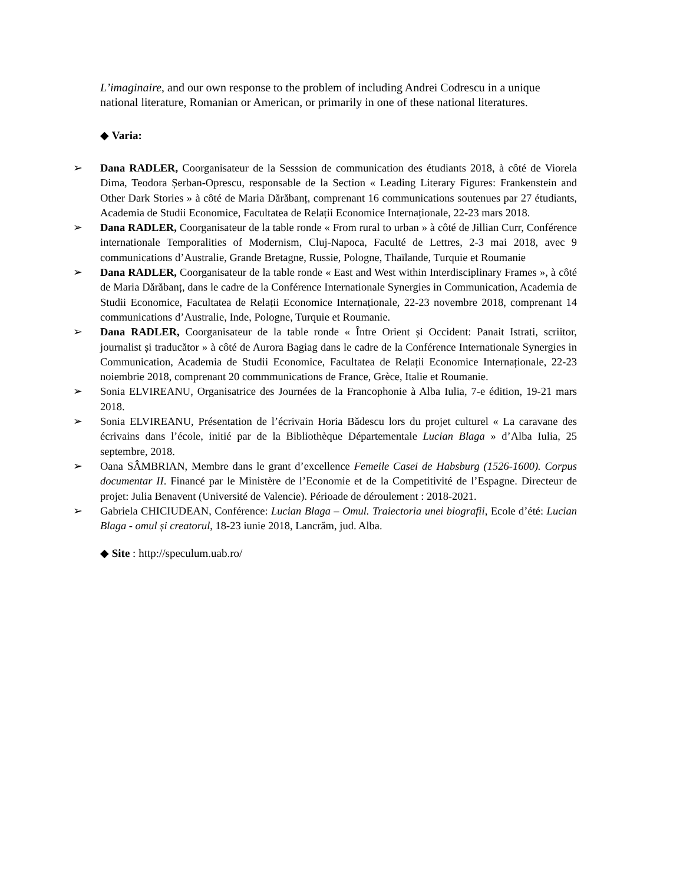L’imaginaire, and our own response to the problem of including Andrei Codrescu in a unique national literature, Romanian or American, or primarily in one of these national literatures.
◆ Varia:
➢ Dana RADLER, Coorganisateur de la Sesssion de communication des étudiants 2018, à côté de Viorela Dima, Teodora Șerban-Oprescu, responsable de la Section « Leading Literary Figures: Frankenstein and Other Dark Stories » à côté de Maria Dărăbanț, comprenant 16 communications soutenues par 27 étudiants, Academia de Studii Economice, Facultatea de Relații Economice Internaționale, 22-23 mars 2018.
➢ Dana RADLER, Coorganisateur de la table ronde « From rural to urban » à côté de Jillian Curr, Conférence internationale Temporalities of Modernism, Cluj-Napoca, Faculté de Lettres, 2-3 mai 2018, avec 9 communications d’Australie, Grande Bretagne, Russie, Pologne, Thaïlande, Turquie et Roumanie
➢ Dana RADLER, Coorganisateur de la table ronde « East and West within Interdisciplinary Frames », à côté de Maria Dărăbanț, dans le cadre de la Conférence Internationale Synergies in Communication, Academia de Studii Economice, Facultatea de Relații Economice Internaționale, 22-23 novembre 2018, comprenant 14 communications d’Australie, Inde, Pologne, Turquie et Roumanie.
➢ Dana RADLER, Coorganisateur de la table ronde « Între Orient și Occident: Panait Istrati, scriitor, journalist și traducător » à côté de Aurora Bagiag dans le cadre de la Conférence Internationale Synergies in Communication, Academia de Studii Economice, Facultatea de Relații Economice Internaționale, 22-23 noiembrie 2018, comprenant 20 commmunications de France, Grèce, Italie et Roumanie.
➢ Sonia ELVIREANU, Organisatrice des Journées de la Francophonie à Alba Iulia, 7-e édition, 19-21 mars 2018.
➢ Sonia ELVIREANU, Présentation de l’écrivain Horia Bădescu lors du projet culturel « La caravane des écrivains dans l’école, initié par de la Bibliothèque Départementale Lucian Blaga » d’Alba Iulia, 25 septembre, 2018.
➢ Oana SÂMBRIAN, Membre dans le grant d’excellence Femeile Casei de Habsburg (1526-1600). Corpus documentar II. Financé par le Ministère de l’Economie et de la Competitivité de l’Espagne. Directeur de projet: Julia Benavent (Université de Valencie). Périoade de déroulement : 2018-2021.
➢ Gabriela CHICIUDEAN, Conférence: Lucian Blaga – Omul. Traiectoria unei biografii, Ecole d’été: Lucian Blaga - omul și creatorul, 18-23 iunie 2018, Lancrăm, jud. Alba.
◆ Site : http://speculum.uab.ro/